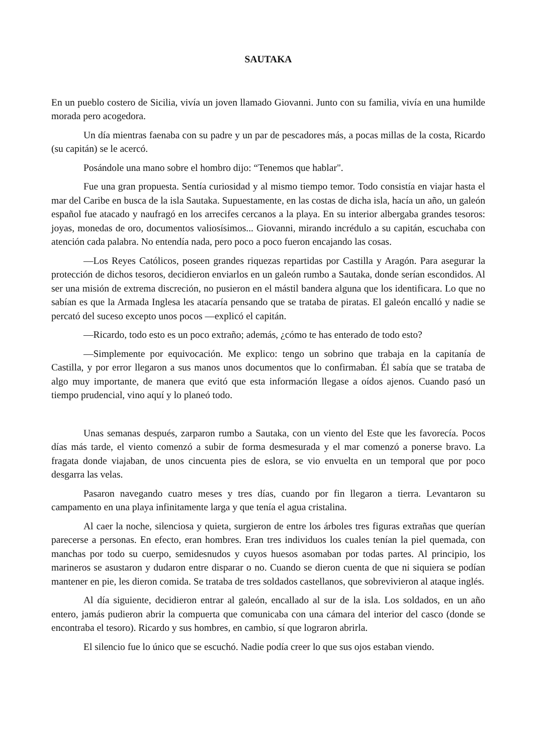SAUTAKA
En un pueblo costero de Sicilia, vivía un joven llamado Giovanni. Junto con su familia, vivía en una humilde morada pero acogedora.
Un día mientras faenaba con su padre y un par de pescadores más, a pocas millas de la costa, Ricardo (su capitán) se le acercó.
Posándole una mano sobre el hombro dijo: “Tenemos que hablar".
Fue una gran propuesta. Sentía curiosidad y al mismo tiempo temor. Todo consistía en viajar hasta el mar del Caribe en busca de la isla Sautaka. Supuestamente, en las costas de dicha isla, hacía un año, un galeón español fue atacado y naufragó en los arrecifes cercanos a la playa. En su interior albergaba grandes tesoros: joyas, monedas de oro, documentos valiosísimos... Giovanni, mirando incrédulo a su capitán, escuchaba con atención cada palabra. No entendía nada, pero poco a poco fueron encajando las cosas.
—Los Reyes Católicos, poseen grandes riquezas repartidas por Castilla y Aragón. Para asegurar la protección de dichos tesoros, decidieron enviarlos en un galeón rumbo a Sautaka, donde serían escondidos. Al ser una misión de extrema discreción, no pusieron en el mástil bandera alguna que los identificara. Lo que no sabían es que la Armada Inglesa les atacaría pensando que se trataba de piratas. El galeón encalló y nadie se percató del suceso excepto unos pocos —explicó el capitán.
—Ricardo, todo esto es un poco extraño; además, ¿cómo te has enterado de todo esto?
—Simplemente por equivocación. Me explico: tengo un sobrino que trabaja en la capitanía de Castilla, y por error llegaron a sus manos unos documentos que lo confirmaban. Él sabía que se trataba de algo muy importante, de manera que evitó que esta información llegase a oídos ajenos. Cuando pasó un tiempo prudencial, vino aquí y lo planeó todo.
Unas semanas después, zarparon rumbo a Sautaka, con un viento del Este que les favorecía. Pocos días más tarde, el viento comenzó a subir de forma desmesurada y el mar comenzó a ponerse bravo. La fragata donde viajaban, de unos cincuenta pies de eslora, se vio envuelta en un temporal que por poco desgarra las velas.
Pasaron navegando cuatro meses y tres días, cuando por fin llegaron a tierra. Levantaron su campamento en una playa infinitamente larga y que tenía el agua cristalina.
Al caer la noche, silenciosa y quieta, surgieron de entre los árboles tres figuras extrañas que querían parecerse a personas. En efecto, eran hombres. Eran tres individuos los cuales tenían la piel quemada, con manchas por todo su cuerpo, semidesnudos y cuyos huesos asomaban por todas partes. Al principio, los marineros se asustaron y dudaron entre disparar o no. Cuando se dieron cuenta de que ni siquiera se podían mantener en pie, les dieron comida. Se trataba de tres soldados castellanos, que sobrevivieron al ataque inglés.
Al día siguiente, decidieron entrar al galeón, encallado al sur de la isla. Los soldados, en un año entero, jamás pudieron abrir la compuerta que comunicaba con una cámara del interior del casco (donde se encontraba el tesoro). Ricardo y sus hombres, en cambio, sí que lograron abrirla.
El silencio fue lo único que se escuchó. Nadie podía creer lo que sus ojos estaban viendo.